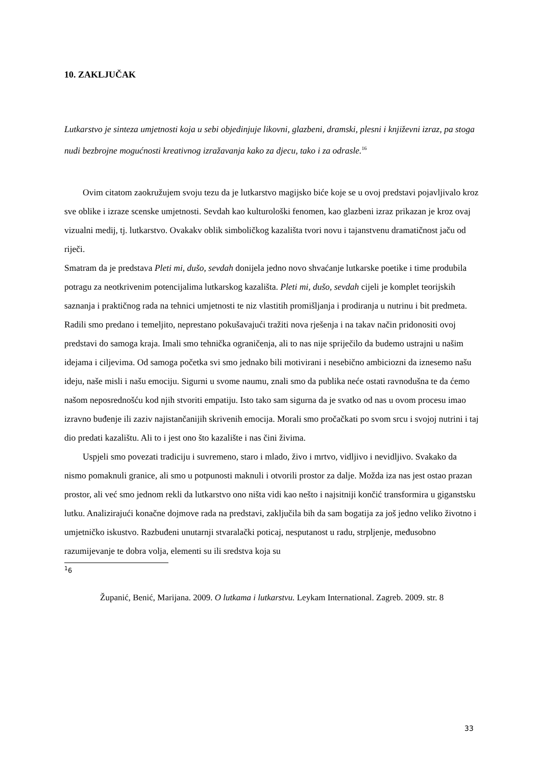10. ZAKLJUČAK
Lutkarstvo je sinteza umjetnosti koja u sebi objedinjuje likovni, glazbeni, dramski, plesni i književni izraz, pa stoga nudi bezbrojne mogućnosti kreativnog izražavanja kako za djecu, tako i za odrasle.<sup>16</sup>
Ovim citatom zaokružujem svoju tezu da je lutkarstvo magijsko biće koje se u ovoj predstavi pojavljivalo kroz sve oblike i izraze scenske umjetnosti. Sevdah kao kulturološki fenomen, kao glazbeni izraz prikazan je kroz ovaj vizualni medij, tj. lutkarstvo. Ovakakv oblik simboličkog kazališta tvori novu i tajanstvenu dramatičnost jaču od riječi.
Smatram da je predstava Pleti mi, dušo, sevdah donijela jedno novo shvaćanje lutkarske poetike i time produbila potragu za neotkrivenim potencijalima lutkarskog kazališta. Pleti mi, dušo, sevdah cijeli je komplet teorijskih saznanja i praktičnog rada na tehnici umjetnosti te niz vlastitih promišljanja i prodiranja u nutrinu i bit predmeta. Radili smo predano i temeljito, neprestano pokušavajući tražiti nova rješenja i na takav način pridonositi ovoj predstavi do samoga kraja. Imali smo tehnička ograničenja, ali to nas nije spriječilo da budemo ustrajni u našim idejama i ciljevima. Od samoga početka svi smo jednako bili motivirani i nesebično ambiciozni da iznesemo našu ideju, naše misli i našu emociju. Sigurni u svome naumu, znali smo da publika neće ostati ravnodušna te da ćemo našom neposrednošću kod njih stvoriti empatiju. Isto tako sam sigurna da je svatko od nas u ovom procesu imao izravno buđenje ili zaziv najistančanijih skrivenih emocija. Morali smo pročačkati po svom srcu i svojoj nutrini i taj dio predati kazalištu. Ali to i jest ono što kazalište i nas čini živima.
Uspjeli smo povezati tradiciju i suvremeno, staro i mlado, živo i mrtvo, vidljivo i nevidljivo. Svakako da nismo pomaknuli granice, ali smo u potpunosti maknuli i otvorili prostor za dalje. Možda iza nas jest ostao prazan prostor, ali već smo jednom rekli da lutkarstvo ono ništa vidi kao nešto i najsitniji končić transformira u giganstsku lutku. Analizirajući konačne dojmove rada na predstavi, zaključila bih da sam bogatija za još jedno veliko životno i umjetničko iskustvo. Razbuđeni unutarnji stvaralački poticaj, nesputanost u radu, strpljenje, međusobno razumijevanje te dobra volja, elementi su ili sredstva koja su
<sup>1</sup> 6
Županić, Benić, Marijana. 2009. O lutkama i lutkarstvu. Leykam International. Zagreb. 2009. str. 8
33